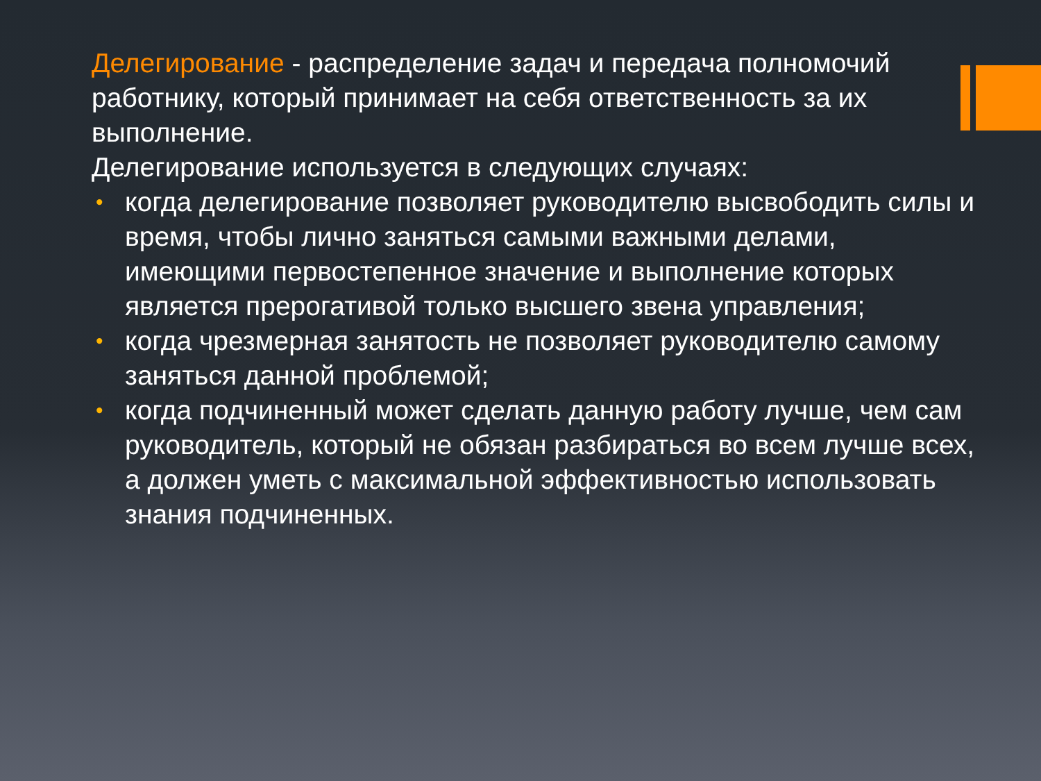Делегирование - распределение задач и передача полномочий работнику, который принимает на себя ответственность за их выполнение.
Делегирование используется в следующих случаях:
• когда делегирование позволяет руководителю высвободить силы и время, чтобы лично заняться самыми важными делами, имеющими первостепенное значение и выполнение которых является прерогативой только высшего звена управления;
• когда чрезмерная занятость не позволяет руководителю самому заняться данной проблемой;
• когда подчиненный может сделать данную работу лучше, чем сам руководитель, который не обязан разбираться во всем лучше всех, а должен уметь с максимальной эффективностью использовать знания подчиненных.